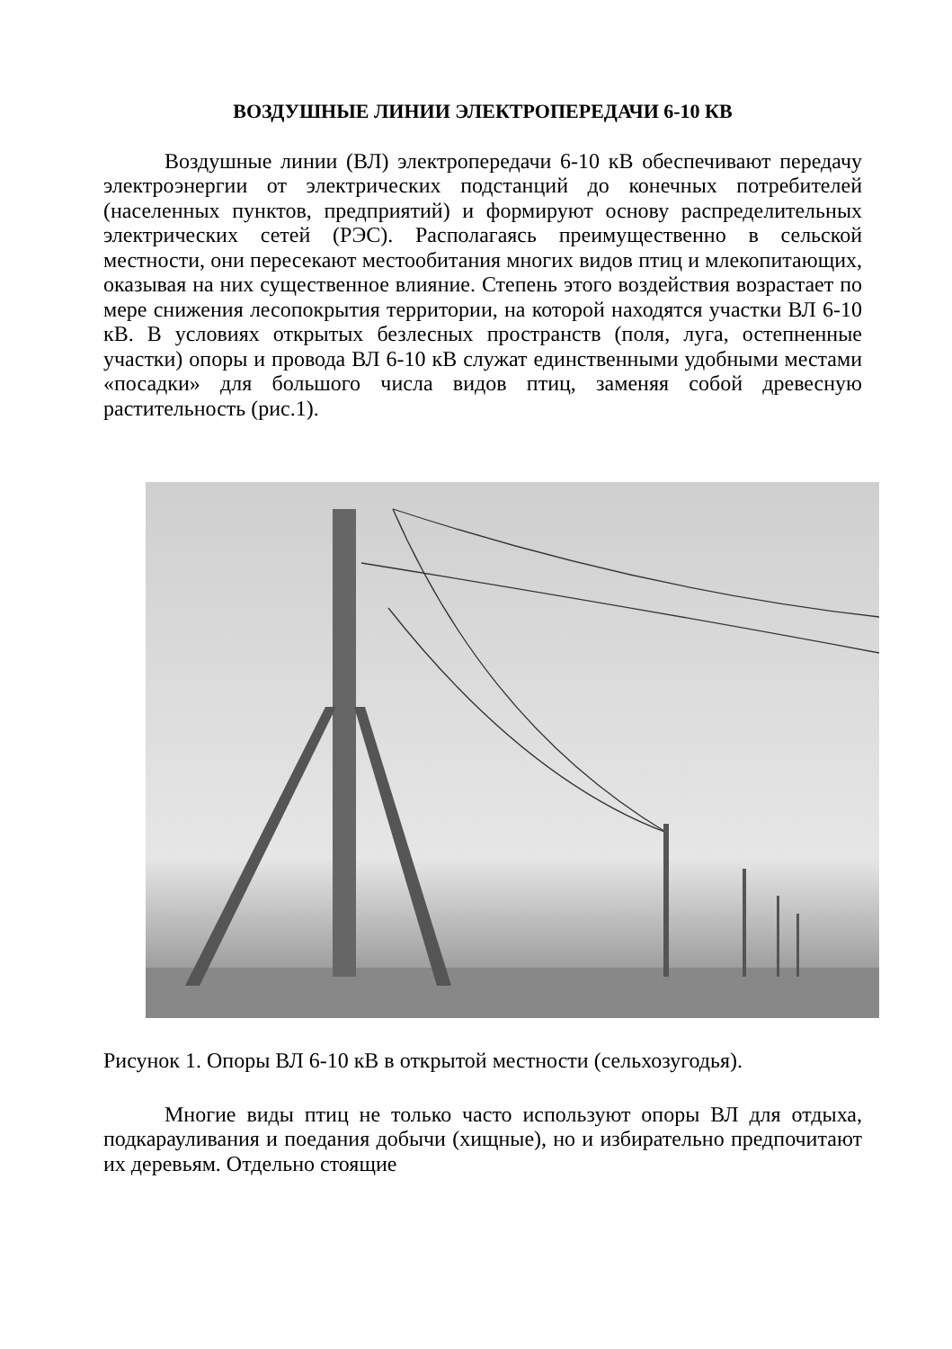ВОЗДУШНЫЕ ЛИНИИ ЭЛЕКТРОПЕРЕДАЧИ 6-10 КВ
Воздушные линии (ВЛ) электропередачи 6-10 кВ обеспечивают передачу электроэнергии от электрических подстанций до конечных потребителей (населенных пунктов, предприятий) и формируют основу распределительных электрических сетей (РЭС). Располагаясь преимущественно в сельской местности, они пересекают местообитания многих видов птиц и млекопитающих, оказывая на них существенное влияние. Степень этого воздействия возрастает по мере снижения лесопокрытия территории, на которой находятся участки ВЛ 6-10 кВ. В условиях открытых безлесных пространств (поля, луга, остепненные участки) опоры и провода ВЛ 6-10 кВ служат единственными удобными местами «посадки» для большого числа видов птиц, заменяя собой древесную растительность (рис.1).
Рисунок 1. Опоры ВЛ 6-10 кВ в открытой местности (сельхозугодья).
Многие виды птиц не только часто используют опоры ВЛ для отдыха, подкарауливания и поедания добычи (хищные), но и избирательно предпочитают их деревьям. Отдельно стоящие